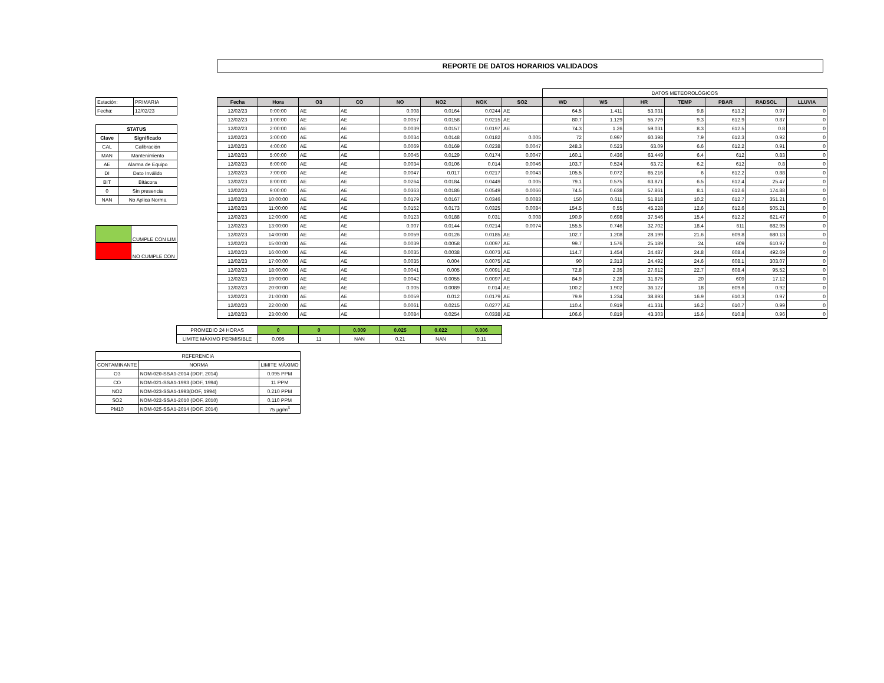REPORTE DE DATOS HORARIOS VALIDADOS
| Estación: | PRIMARIA |
| Fecha: | 12/02/23 |
| STATUS | |
| Clave | Significado |
| CAL | Calibración |
| MAN | Mantenimiento |
| AE | Alarma de Equipo |
| DI | Dato Inválido |
| BIT | Bitácora |
| 0 | Sin presencia |
| NAN | No Aplica Norma |
| | CUMPLE CON LIM |
| | NO CUMPLE CON |
| | | | | | | | | DATOS METEOROLÓGICOS | | | | | | |
| Fecha | Hora | O3 | CO | NO | NO2 | NOX | SO2 | WD | WS | HR | TEMP | PBAR | RADSOL | LLUVIA |
| 12/02/23 | 0:00:00 | AE | AE | 0.008 | 0.0164 | 0.0244 | AE | 64.5 | 1.411 | 53.031 | 9.8 | 613.2 | 0.97 | 0 |
| 12/02/23 | 1:00:00 | AE | AE | 0.0057 | 0.0158 | 0.0215 | AE | 80.7 | 1.129 | 55.779 | 9.3 | 612.9 | 0.87 | 0 |
| 12/02/23 | 2:00:00 | AE | AE | 0.0039 | 0.0157 | 0.0197 | AE | 74.3 | 1.26 | 59.031 | 8.3 | 612.5 | 0.8 | 0 |
| 12/02/23 | 3:00:00 | AE | AE | 0.0034 | 0.0148 | 0.0182 | 0.005 | 72 | 0.997 | 60.398 | 7.9 | 612.3 | 0.92 | 0 |
| 12/02/23 | 4:00:00 | AE | AE | 0.0069 | 0.0169 | 0.0238 | 0.0047 | 248.3 | 0.523 | 63.09 | 6.6 | 612.2 | 0.91 | 0 |
| 12/02/23 | 5:00:00 | AE | AE | 0.0045 | 0.0129 | 0.0174 | 0.0047 | 160.1 | 0.436 | 63.449 | 6.4 | 612 | 0.83 | 0 |
| 12/02/23 | 6:00:00 | AE | AE | 0.0034 | 0.0106 | 0.014 | 0.0046 | 103.7 | 0.524 | 63.72 | 6.2 | 612 | 0.8 | 0 |
| 12/02/23 | 7:00:00 | AE | AE | 0.0047 | 0.017 | 0.0217 | 0.0043 | 105.5 | 0.072 | 65.216 | 6 | 612.2 | 0.88 | 0 |
| 12/02/23 | 8:00:00 | AE | AE | 0.0264 | 0.0184 | 0.0449 | 0.005 | 79.1 | 0.575 | 63.871 | 6.5 | 612.4 | 25.47 | 0 |
| 12/02/23 | 9:00:00 | AE | AE | 0.0363 | 0.0186 | 0.0549 | 0.0066 | 74.5 | 0.638 | 57.861 | 8.1 | 612.6 | 174.88 | 0 |
| 12/02/23 | 10:00:00 | AE | AE | 0.0179 | 0.0167 | 0.0346 | 0.0083 | 150 | 0.611 | 51.818 | 10.2 | 612.7 | 351.21 | 0 |
| 12/02/23 | 11:00:00 | AE | AE | 0.0152 | 0.0173 | 0.0325 | 0.0084 | 154.5 | 0.55 | 45.228 | 12.6 | 612.6 | 505.21 | 0 |
| 12/02/23 | 12:00:00 | AE | AE | 0.0123 | 0.0188 | 0.031 | 0.008 | 190.9 | 0.698 | 37.546 | 15.4 | 612.2 | 621.47 | 0 |
| 12/02/23 | 13:00:00 | AE | AE | 0.007 | 0.0144 | 0.0214 | 0.0074 | 155.5 | 0.746 | 32.702 | 18.4 | 611 | 682.95 | 0 |
| 12/02/23 | 14:00:00 | AE | AE | 0.0059 | 0.0126 | 0.0185 | AE | 102.7 | 1.208 | 28.199 | 21.6 | 609.8 | 680.13 | 0 |
| 12/02/23 | 15:00:00 | AE | AE | 0.0039 | 0.0058 | 0.0097 | AE | 99.7 | 1.576 | 25.189 | 24 | 609 | 610.97 | 0 |
| 12/02/23 | 16:00:00 | AE | AE | 0.0035 | 0.0038 | 0.0073 | AE | 114.7 | 1.454 | 24.487 | 24.8 | 608.4 | 492.69 | 0 |
| 12/02/23 | 17:00:00 | AE | AE | 0.0035 | 0.004 | 0.0075 | AE | 90 | 2.313 | 24.492 | 24.6 | 608.1 | 303.07 | 0 |
| 12/02/23 | 18:00:00 | AE | AE | 0.0041 | 0.005 | 0.0091 | AE | 72.8 | 2.35 | 27.612 | 22.7 | 608.4 | 95.52 | 0 |
| 12/02/23 | 19:00:00 | AE | AE | 0.0042 | 0.0055 | 0.0097 | AE | 84.9 | 2.28 | 31.875 | 20 | 609 | 17.12 | 0 |
| 12/02/23 | 20:00:00 | AE | AE | 0.005 | 0.0089 | 0.014 | AE | 100.2 | 1.902 | 36.127 | 18 | 609.6 | 0.92 | 0 |
| 12/02/23 | 21:00:00 | AE | AE | 0.0059 | 0.012 | 0.0179 | AE | 79.9 | 1.234 | 38.893 | 16.9 | 610.3 | 0.97 | 0 |
| 12/02/23 | 22:00:00 | AE | AE | 0.0061 | 0.0215 | 0.0277 | AE | 110.4 | 0.919 | 41.331 | 16.2 | 610.7 | 0.99 | 0 |
| 12/02/23 | 23:00:00 | AE | AE | 0.0084 | 0.0254 | 0.0338 | AE | 106.6 | 0.819 | 43.303 | 15.6 | 610.8 | 0.96 | 0 |
| PROMEDIO 24 HORAS | 0 | 0 | 0.009 | 0.025 | 0.022 | 0.006 |
| LIMITE MÁXIMO PERMISIBLE | 0.095 | 11 | NAN | 0.21 | NAN | 0.11 |
| REFERENCIA | | |
| CONTAMINANTE | NORMA | LIMITE MÁXIMO |
| O3 | NOM-020-SSA1-2014 (DOF, 2014) | 0.095 PPM |
| CO | NOM-021-SSA1-1993 (DOF, 1994) | 11 PPM |
| NO2 | NOM-023-SSA1-1993(DOF, 1994) | 0.210 PPM |
| SO2 | NOM-022-SSA1-2010 (DOF, 2010) | 0.110 PPM |
| PM10 | NOM-025-SSA1-2014 (DOF, 2014) | 75 µg/m<sup>3</sup> |